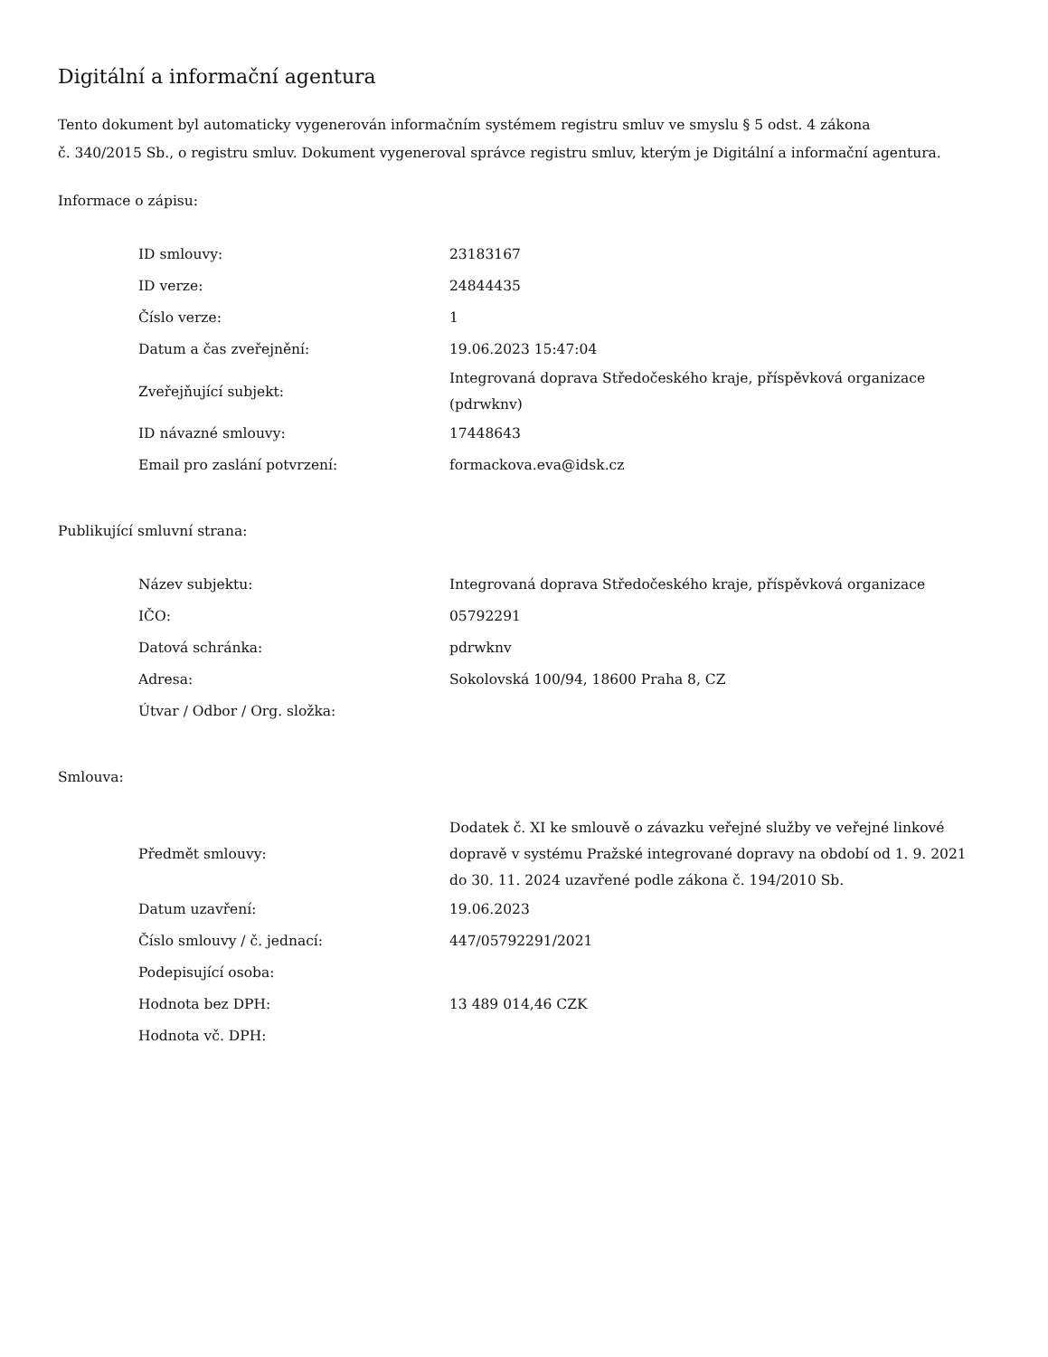Digitální a informační agentura
Tento dokument byl automaticky vygenerován informačním systémem registru smluv ve smyslu § 5 odst. 4 zákona
č. 340/2015 Sb., o registru smluv. Dokument vygeneroval správce registru smluv, kterým je Digitální a informační agentura.
Informace o zápisu:
| ID smlouvy: | 23183167 |
| ID verze: | 24844435 |
| Číslo verze: | 1 |
| Datum a čas zveřejnění: | 19.06.2023 15:47:04 |
| Zveřejňující subjekt: | Integrovaná doprava Středočeského kraje, příspěvková organizace (pdrwknv) |
| ID návazné smlouvy: | 17448643 |
| Email pro zaslání potvrzení: | formackova.eva@idsk.cz |
Publikující smluvní strana:
| Název subjektu: | Integrovaná doprava Středočeského kraje, příspěvková organizace |
| IČO: | 05792291 |
| Datová schránka: | pdrwknv |
| Adresa: | Sokolovská 100/94, 18600 Praha 8, CZ |
| Útvar / Odbor / Org. složka: | |
Smlouva:
| Předmět smlouvy: | Dodatek č. XI ke smlouvě o závazku veřejné služby ve veřejné linkové dopravě v systému Pražské integrované dopravy na období od 1. 9. 2021 do 30. 11. 2024 uzavřené podle zákona č. 194/2010 Sb. |
| Datum uzavření: | 19.06.2023 |
| Číslo smlouvy / č. jednací: | 447/05792291/2021 |
| Podepisující osoba: | |
| Hodnota bez DPH: | 13 489 014,46 CZK |
| Hodnota vč. DPH: | |